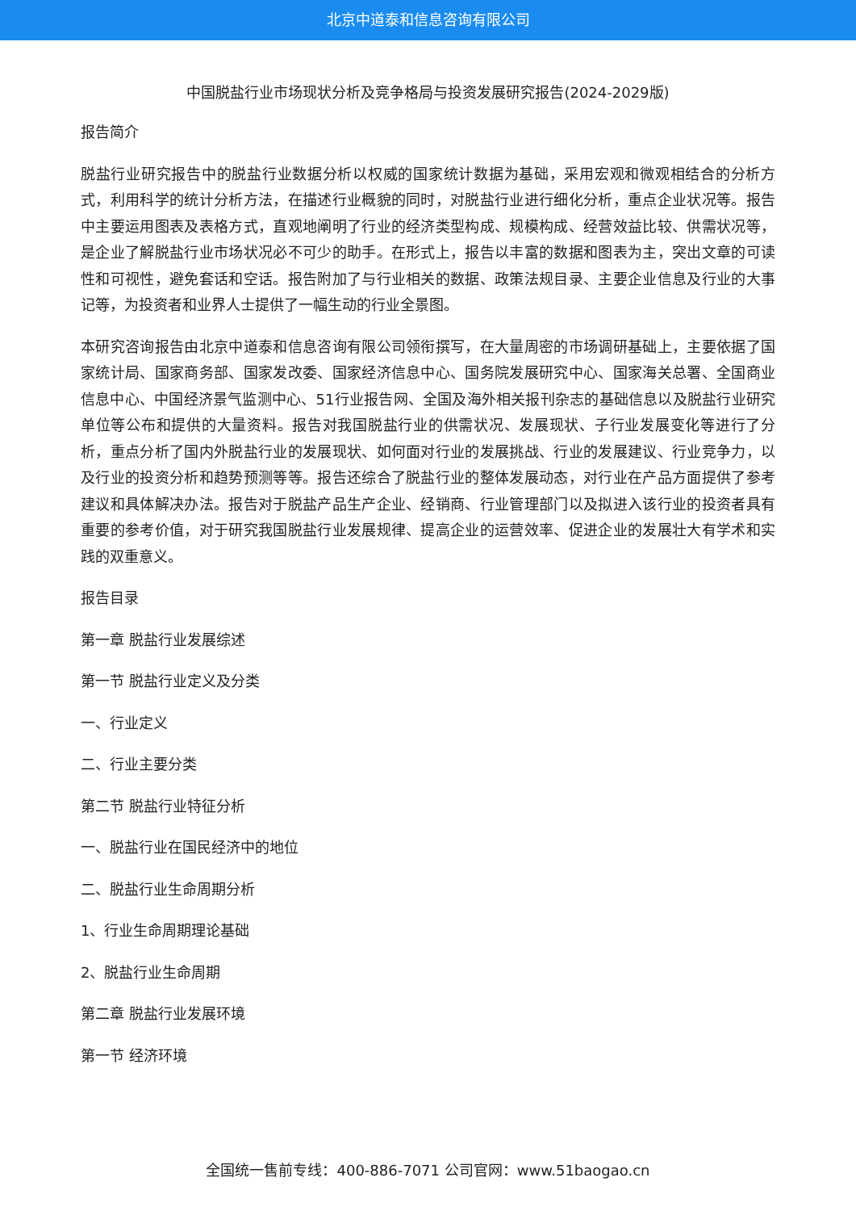北京中道泰和信息咨询有限公司
中国脱盐行业市场现状分析及竞争格局与投资发展研究报告(2024-2029版)
报告简介
脱盐行业研究报告中的脱盐行业数据分析以权威的国家统计数据为基础，采用宏观和微观相结合的分析方式，利用科学的统计分析方法，在描述行业概貌的同时，对脱盐行业进行细化分析，重点企业状况等。报告中主要运用图表及表格方式，直观地阐明了行业的经济类型构成、规模构成、经营效益比较、供需状况等，是企业了解脱盐行业市场状况必不可少的助手。在形式上，报告以丰富的数据和图表为主，突出文章的可读性和可视性，避免套话和空话。报告附加了与行业相关的数据、政策法规目录、主要企业信息及行业的大事记等，为投资者和业界人士提供了一幅生动的行业全景图。
本研究咨询报告由北京中道泰和信息咨询有限公司领衔撰写，在大量周密的市场调研基础上，主要依据了国家统计局、国家商务部、国家发改委、国家经济信息中心、国务院发展研究中心、国家海关总署、全国商业信息中心、中国经济景气监测中心、51行业报告网、全国及海外相关报刊杂志的基础信息以及脱盐行业研究单位等公布和提供的大量资料。报告对我国脱盐行业的供需状况、发展现状、子行业发展变化等进行了分析，重点分析了国内外脱盐行业的发展现状、如何面对行业的发展挑战、行业的发展建议、行业竞争力，以及行业的投资分析和趋势预测等等。报告还综合了脱盐行业的整体发展动态，对行业在产品方面提供了参考建议和具体解决办法。报告对于脱盐产品生产企业、经销商、行业管理部门以及拟进入该行业的投资者具有重要的参考价值，对于研究我国脱盐行业发展规律、提高企业的运营效率、促进企业的发展壮大有学术和实践的双重意义。
报告目录
第一章 脱盐行业发展综述
第一节 脱盐行业定义及分类
一、行业定义
二、行业主要分类
第二节 脱盐行业特征分析
一、脱盐行业在国民经济中的地位
二、脱盐行业生命周期分析
1、行业生命周期理论基础
2、脱盐行业生命周期
第二章 脱盐行业发展环境
第一节 经济环境
全国统一售前专线：400-886-7071 公司官网：www.51baogao.cn